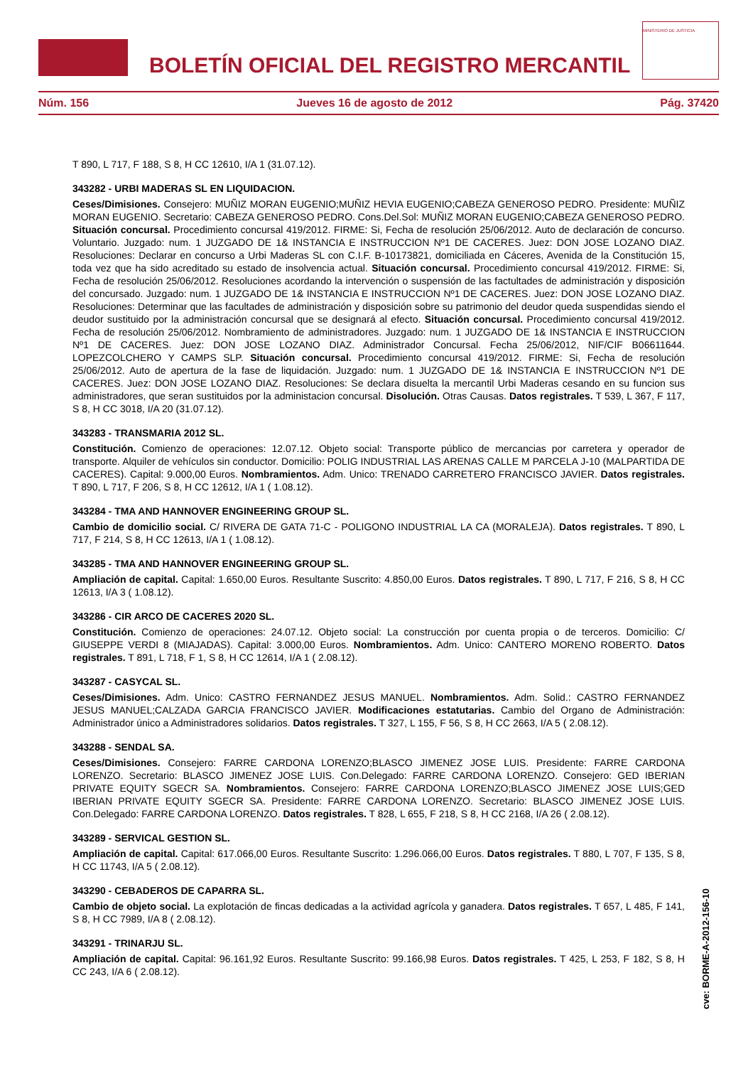BOLETÍN OFICIAL DEL REGISTRO MERCANTIL
MINISTERIO DE JUSTICIA
Núm. 156 Jueves 16 de agosto de 2012 Pág. 37420
T 890, L 717, F 188, S 8, H CC 12610, I/A 1 (31.07.12).
343282 - URBI MADERAS SL EN LIQUIDACION.
Ceses/Dimisiones. Consejero: MUÑIZ MORAN EUGENIO;MUÑIZ HEVIA EUGENIO;CABEZA GENEROSO PEDRO. Presidente: MUÑIZ MORAN EUGENIO. Secretario: CABEZA GENEROSO PEDRO. Cons.Del.Sol: MUÑIZ MORAN EUGENIO;CABEZA GENEROSO PEDRO. Situación concursal. Procedimiento concursal 419/2012. FIRME: Si, Fecha de resolución 25/06/2012. Auto de declaración de concurso. Voluntario. Juzgado: num. 1 JUZGADO DE 1& INSTANCIA E INSTRUCCION Nº1 DE CACERES. Juez: DON JOSE LOZANO DIAZ. Resoluciones: Declarar en concurso a Urbi Maderas SL con C.I.F. B-10173821, domiciliada en Cáceres, Avenida de la Constitución 15, toda vez que ha sido acreditado su estado de insolvencia actual. Situación concursal. Procedimiento concursal 419/2012. FIRME: Si, Fecha de resolución 25/06/2012. Resoluciones acordando la intervención o suspensión de las factultades de administración y disposición del concursado. Juzgado: num. 1 JUZGADO DE 1& INSTANCIA E INSTRUCCION Nº1 DE CACERES. Juez: DON JOSE LOZANO DIAZ. Resoluciones: Determinar que las facultades de administración y disposición sobre su patrimonio del deudor queda suspendidas siendo el deudor sustituido por la administración concursal que se designará al efecto. Situación concursal. Procedimiento concursal 419/2012. Fecha de resolución 25/06/2012. Nombramiento de administradores. Juzgado: num. 1 JUZGADO DE 1& INSTANCIA E INSTRUCCION Nº1 DE CACERES. Juez: DON JOSE LOZANO DIAZ. Administrador Concursal. Fecha 25/06/2012, NIF/CIF B06611644. LOPEZCOLCHERO Y CAMPS SLP. Situación concursal. Procedimiento concursal 419/2012. FIRME: Si, Fecha de resolución 25/06/2012. Auto de apertura de la fase de liquidación. Juzgado: num. 1 JUZGADO DE 1& INSTANCIA E INSTRUCCION Nº1 DE CACERES. Juez: DON JOSE LOZANO DIAZ. Resoluciones: Se declara disuelta la mercantil Urbi Maderas cesando en su funcion sus administradores, que seran sustituidos por la administacion concursal. Disolución. Otras Causas. Datos registrales. T 539, L 367, F 117, S 8, H CC 3018, I/A 20 (31.07.12).
343283 - TRANSMARIA 2012 SL.
Constitución. Comienzo de operaciones: 12.07.12. Objeto social: Transporte público de mercancias por carretera y operador de transporte. Alquiler de vehículos sin conductor. Domicilio: POLIG INDUSTRIAL LAS ARENAS CALLE M PARCELA J-10 (MALPARTIDA DE CACERES). Capital: 9.000,00 Euros. Nombramientos. Adm. Unico: TRENADO CARRETERO FRANCISCO JAVIER. Datos registrales. T 890, L 717, F 206, S 8, H CC 12612, I/A 1 ( 1.08.12).
343284 - TMA AND HANNOVER ENGINEERING GROUP SL.
Cambio de domicilio social. C/ RIVERA DE GATA 71-C - POLIGONO INDUSTRIAL LA CA (MORALEJA). Datos registrales. T 890, L 717, F 214, S 8, H CC 12613, I/A 1 ( 1.08.12).
343285 - TMA AND HANNOVER ENGINEERING GROUP SL.
Ampliación de capital. Capital: 1.650,00 Euros. Resultante Suscrito: 4.850,00 Euros. Datos registrales. T 890, L 717, F 216, S 8, H CC 12613, I/A 3 ( 1.08.12).
343286 - CIR ARCO DE CACERES 2020 SL.
Constitución. Comienzo de operaciones: 24.07.12. Objeto social: La construcción por cuenta propia o de terceros. Domicilio: C/ GIUSEPPE VERDI 8 (MIAJADAS). Capital: 3.000,00 Euros. Nombramientos. Adm. Unico: CANTERO MORENO ROBERTO. Datos registrales. T 891, L 718, F 1, S 8, H CC 12614, I/A 1 ( 2.08.12).
343287 - CASYCAL SL.
Ceses/Dimisiones. Adm. Unico: CASTRO FERNANDEZ JESUS MANUEL. Nombramientos. Adm. Solid.: CASTRO FERNANDEZ JESUS MANUEL;CALZADA GARCIA FRANCISCO JAVIER. Modificaciones estatutarias. Cambio del Organo de Administración: Administrador único a Administradores solidarios. Datos registrales. T 327, L 155, F 56, S 8, H CC 2663, I/A 5 ( 2.08.12).
343288 - SENDAL SA.
Ceses/Dimisiones. Consejero: FARRE CARDONA LORENZO;BLASCO JIMENEZ JOSE LUIS. Presidente: FARRE CARDONA LORENZO. Secretario: BLASCO JIMENEZ JOSE LUIS. Con.Delegado: FARRE CARDONA LORENZO. Consejero: GED IBERIAN PRIVATE EQUITY SGECR SA. Nombramientos. Consejero: FARRE CARDONA LORENZO;BLASCO JIMENEZ JOSE LUIS;GED IBERIAN PRIVATE EQUITY SGECR SA. Presidente: FARRE CARDONA LORENZO. Secretario: BLASCO JIMENEZ JOSE LUIS. Con.Delegado: FARRE CARDONA LORENZO. Datos registrales. T 828, L 655, F 218, S 8, H CC 2168, I/A 26 ( 2.08.12).
343289 - SERVICAL GESTION SL.
Ampliación de capital. Capital: 617.066,00 Euros. Resultante Suscrito: 1.296.066,00 Euros. Datos registrales. T 880, L 707, F 135, S 8, H CC 11743, I/A 5 ( 2.08.12).
343290 - CEBADEROS DE CAPARRA SL.
Cambio de objeto social. La explotación de fincas dedicadas a la actividad agrícola y ganadera. Datos registrales. T 657, L 485, F 141, S 8, H CC 7989, I/A 8 ( 2.08.12).
343291 - TRINARJU SL.
Ampliación de capital. Capital: 96.161,92 Euros. Resultante Suscrito: 99.166,98 Euros. Datos registrales. T 425, L 253, F 182, S 8, H CC 243, I/A 6 ( 2.08.12).
cve: BORME-A-2012-156-10